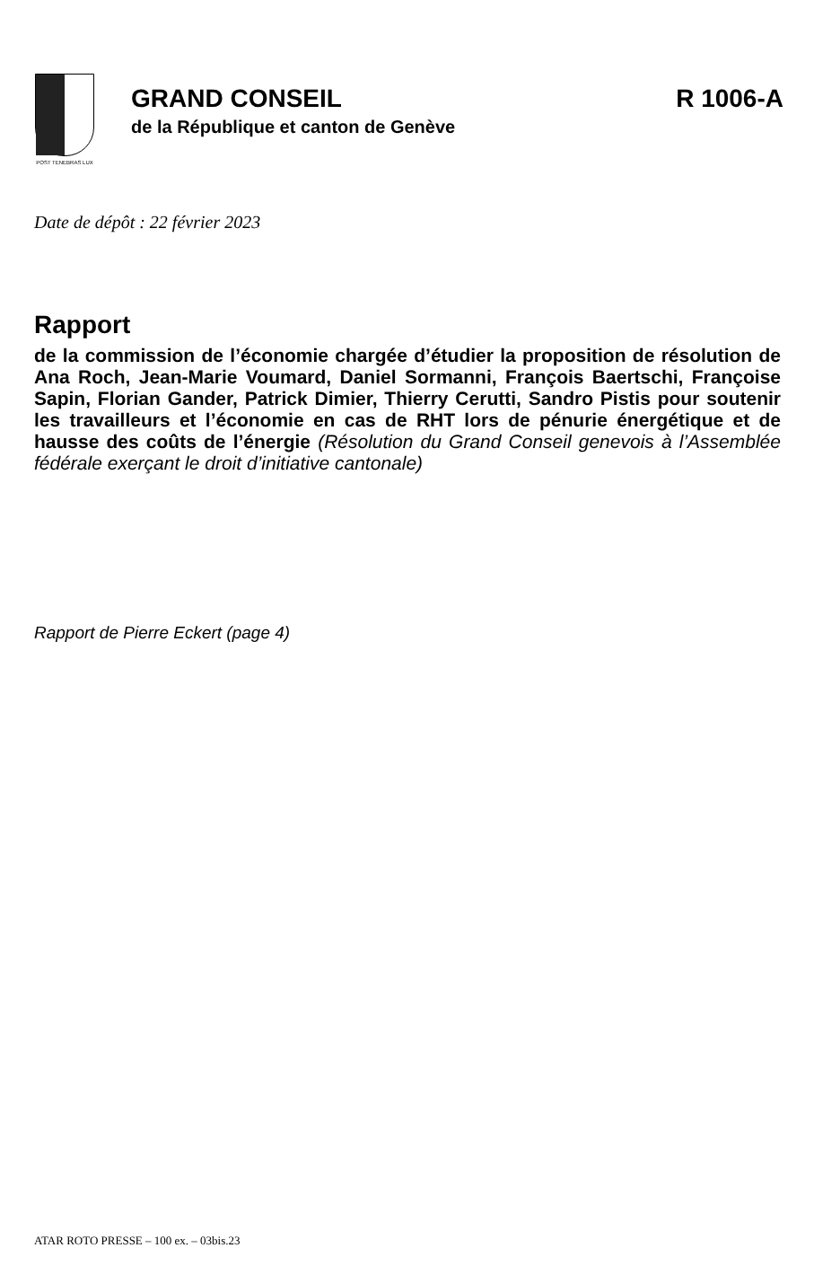POST TENEBRAS LUX
GRAND CONSEIL
de la République et canton de Genève
R 1006-A
Date de dépôt : 22 février 2023
Rapport
de la commission de l’économie chargée d’étudier la proposition de résolution de Ana Roch, Jean-Marie Voumard, Daniel Sormanni, François Baertschi, Françoise Sapin, Florian Gander, Patrick Dimier, Thierry Cerutti, Sandro Pistis pour soutenir les travailleurs et l’économie en cas de RHT lors de pénurie énergétique et de hausse des coûts de l’énergie (Résolution du Grand Conseil genevois à l’Assemblée fédérale exerçant le droit d’initiative cantonale)
Rapport de Pierre Eckert (page 4)
ATAR ROTO PRESSE – 100 ex. – 03bis.23